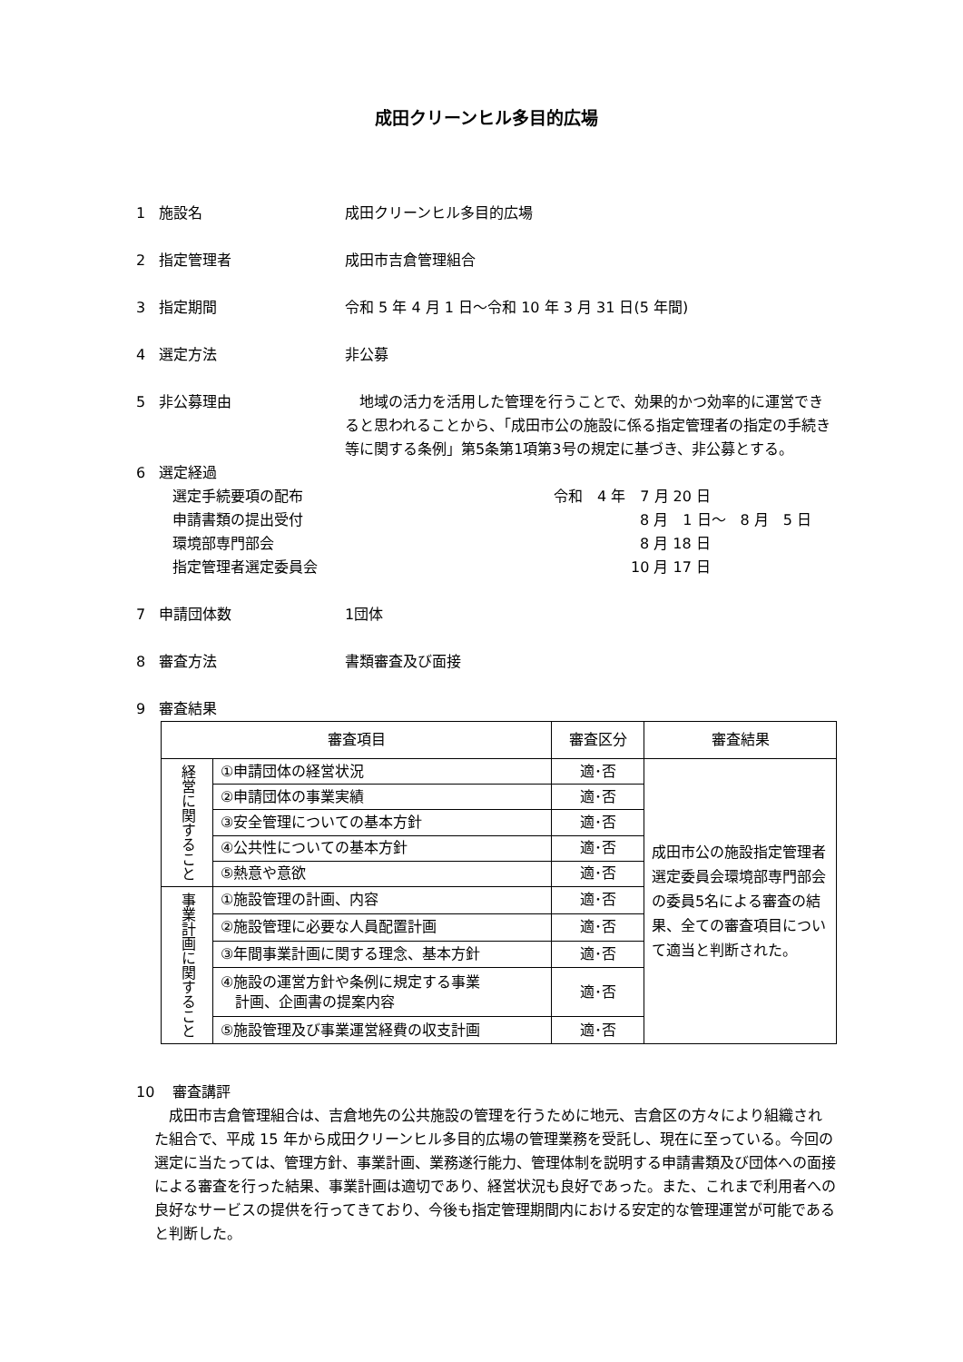成田クリーンヒル多目的広場
1 施設名 成田クリーンヒル多目的広場
2 指定管理者 成田市吉倉管理組合
3 指定期間 令和 5 年 4 月 1 日～令和 10 年 3 月 31 日(5 年間)
4 選定方法 非公募
5 非公募理由　地域の活力を活用した管理を行うことで、効果的かつ効率的に運営できると思われることから、「成田市公の施設に係る指定管理者の指定の手続き等に関する条例」第5条第1項第3号の規定に基づき、非公募とする。
6 選定経過
選定手続要項の配布 令和　4 年　7 月 20 日
申請書類の提出受付 8 月　1 日～　8 月　5 日
環境部専門部会 8 月 18 日
指定管理者選定委員会 10 月 17 日
7 申請団体数 1団体
8 審査方法 書類審査及び面接
9 審査結果
| 審査項目 | | 審査区分 | 審査結果 |
| --- | --- | --- | --- |
| 経営に関すること | ①申請団体の経営状況 | 適･否 | 成田市公の施設指定管理者選定委員会環境部専門部会の委員5名による審査の結果、全ての審査項目について適当と判断された。 |
| | ②申請団体の事業実績 | 適･否 | |
| | ③安全管理についての基本方針 | 適･否 | |
| | ④公共性についての基本方針 | 適･否 | |
| | ⑤熱意や意欲 | 適･否 | |
| 事業計画に関すること | ①施設管理の計画、内容 | 適･否 | |
| | ②施設管理に必要な人員配置計画 | 適･否 | |
| | ③年間事業計画に関する理念、基本方針 | 適･否 | |
| | ④施設の運営方針や条例に規定する事業 計画、企画書の提案内容 | 適･否 | |
| | ⑤施設管理及び事業運営経費の収支計画 | 適･否 | |
10 審査講評
　成田市吉倉管理組合は、吉倉地先の公共施設の管理を行うために地元、吉倉区の方々により組織された組合で、平成 15 年から成田クリーンヒル多目的広場の管理業務を受託し、現在に至っている。今回の選定に当たっては、管理方針、事業計画、業務遂行能力、管理体制を説明する申請書類及び団体への面接による審査を行った結果、事業計画は適切であり、経営状況も良好であった。また、これまで利用者への良好なサービスの提供を行ってきており、今後も指定管理期間内における安定的な管理運営が可能であると判断した。